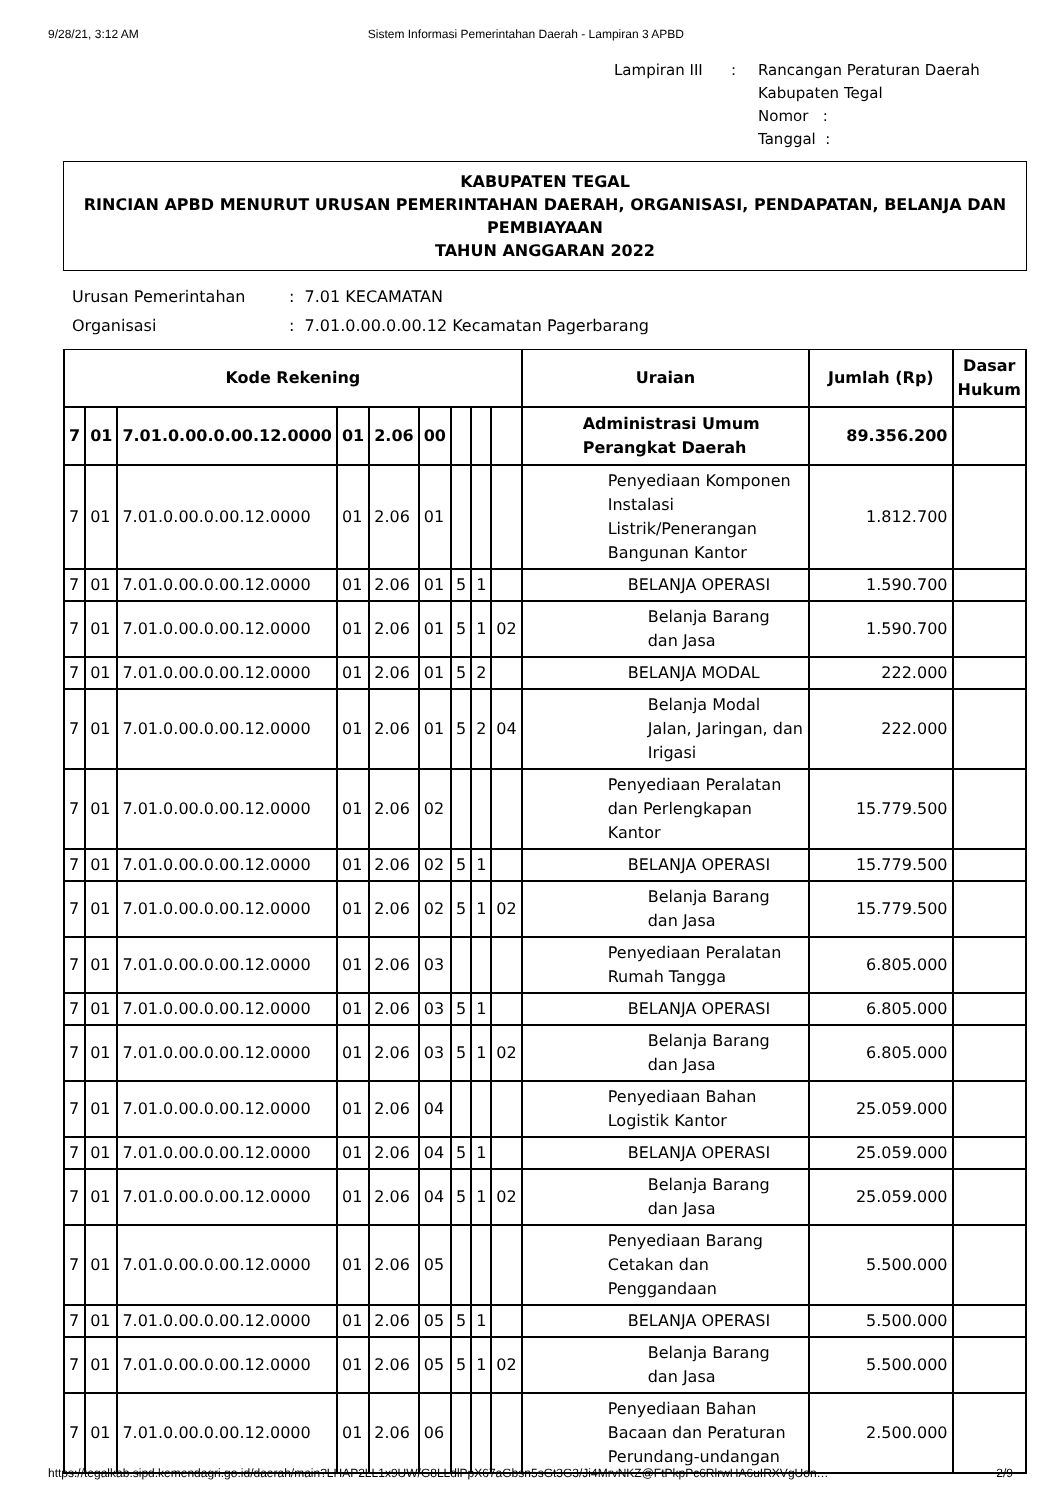9/28/21, 3:12 AM Sistem Informasi Pemerintahan Daerah - Lampiran 3 APBD
| Lampiran III | : | Rancangan Peraturan Daerah Kabupaten Tegal Nomor : Tanggal : |
KABUPATEN TEGAL
RINCIAN APBD MENURUT URUSAN PEMERINTAHAN DAERAH, ORGANISASI, PENDAPATAN, BELANJA DAN PEMBIAYAAN
TAHUN ANGGARAN 2022
| Urusan Pemerintahan | : 7.01 KECAMATAN |
| Organisasi | : 7.01.0.00.0.00.12 Kecamatan Pagerbarang |
| Kode Rekening | | | | | | | | | Uraian | Jumlah (Rp) | Dasar Hukum |
| --- | --- | --- | --- | --- | --- | --- | --- | --- | --- | --- | --- |
| 7 | 01 | 7.01.0.00.0.00.12.0000 | 01 | 2.06 | 00 | | | | Administrasi Umum Perangkat Daerah | 89.356.200 | |
| 7 | 01 | 7.01.0.00.0.00.12.0000 | 01 | 2.06 | 01 | | | | Penyediaan Komponen Instalasi Listrik/Penerangan Bangunan Kantor | 1.812.700 | |
| 7 | 01 | 7.01.0.00.0.00.12.0000 | 01 | 2.06 | 01 | 5 | 1 | | BELANJA OPERASI | 1.590.700 | |
| 7 | 01 | 7.01.0.00.0.00.12.0000 | 01 | 2.06 | 01 | 5 | 1 | 02 | Belanja Barang dan Jasa | 1.590.700 | |
| 7 | 01 | 7.01.0.00.0.00.12.0000 | 01 | 2.06 | 01 | 5 | 2 | | BELANJA MODAL | 222.000 | |
| 7 | 01 | 7.01.0.00.0.00.12.0000 | 01 | 2.06 | 01 | 5 | 2 | 04 | Belanja Modal Jalan, Jaringan, dan Irigasi | 222.000 | |
| 7 | 01 | 7.01.0.00.0.00.12.0000 | 01 | 2.06 | 02 | | | | Penyediaan Peralatan dan Perlengkapan Kantor | 15.779.500 | |
| 7 | 01 | 7.01.0.00.0.00.12.0000 | 01 | 2.06 | 02 | 5 | 1 | | BELANJA OPERASI | 15.779.500 | |
| 7 | 01 | 7.01.0.00.0.00.12.0000 | 01 | 2.06 | 02 | 5 | 1 | 02 | Belanja Barang dan Jasa | 15.779.500 | |
| 7 | 01 | 7.01.0.00.0.00.12.0000 | 01 | 2.06 | 03 | | | | Penyediaan Peralatan Rumah Tangga | 6.805.000 | |
| 7 | 01 | 7.01.0.00.0.00.12.0000 | 01 | 2.06 | 03 | 5 | 1 | | BELANJA OPERASI | 6.805.000 | |
| 7 | 01 | 7.01.0.00.0.00.12.0000 | 01 | 2.06 | 03 | 5 | 1 | 02 | Belanja Barang dan Jasa | 6.805.000 | |
| 7 | 01 | 7.01.0.00.0.00.12.0000 | 01 | 2.06 | 04 | | | | Penyediaan Bahan Logistik Kantor | 25.059.000 | |
| 7 | 01 | 7.01.0.00.0.00.12.0000 | 01 | 2.06 | 04 | 5 | 1 | | BELANJA OPERASI | 25.059.000 | |
| 7 | 01 | 7.01.0.00.0.00.12.0000 | 01 | 2.06 | 04 | 5 | 1 | 02 | Belanja Barang dan Jasa | 25.059.000 | |
| 7 | 01 | 7.01.0.00.0.00.12.0000 | 01 | 2.06 | 05 | | | | Penyediaan Barang Cetakan dan Penggandaan | 5.500.000 | |
| 7 | 01 | 7.01.0.00.0.00.12.0000 | 01 | 2.06 | 05 | 5 | 1 | | BELANJA OPERASI | 5.500.000 | |
| 7 | 01 | 7.01.0.00.0.00.12.0000 | 01 | 2.06 | 05 | 5 | 1 | 02 | Belanja Barang dan Jasa | 5.500.000 | |
| 7 | 01 | 7.01.0.00.0.00.12.0000 | 01 | 2.06 | 06 | | | | Penyediaan Bahan Bacaan dan Peraturan Perundang-undangan | 2.500.000 | |
https://tegalkab.sipd.kemendagri.go.id/daerah/main?LHAP2LL1x9UW/G8LLdlPpX67aGbsn5sGt3G3/Ji4MrvNKZ@FtPkpPc6RlrwHA6uIRXVgUon… 2/9